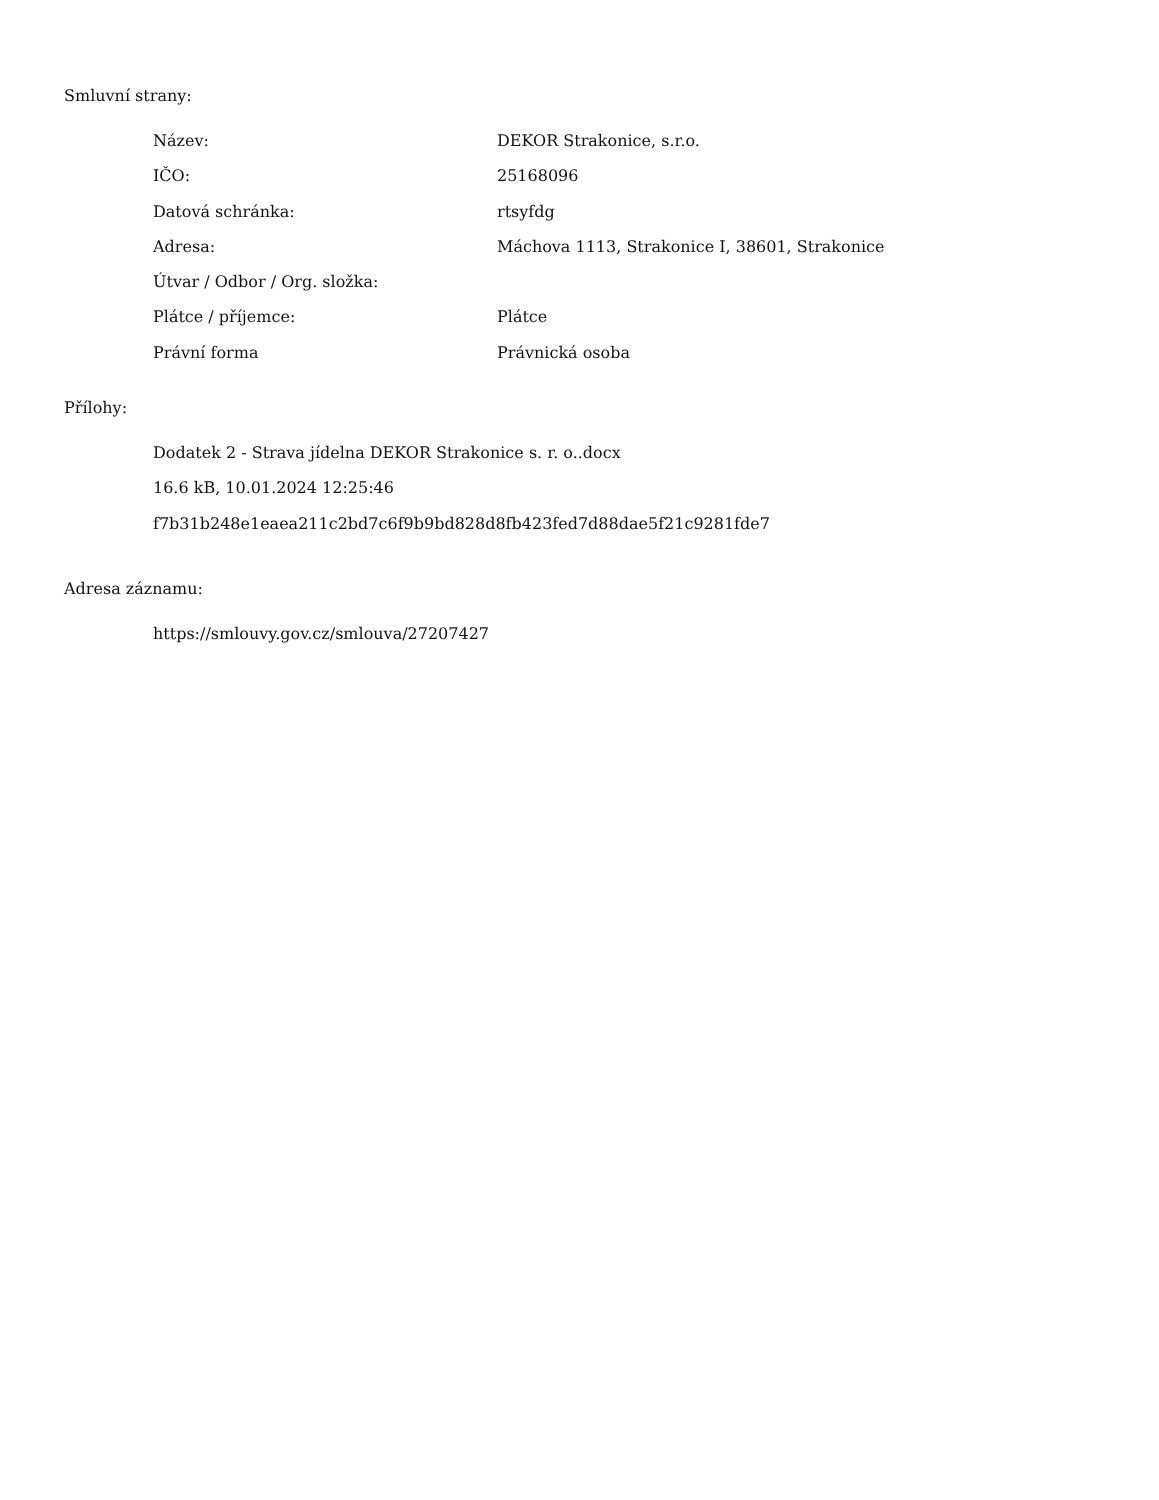Smluvní strany:
| Název: | DEKOR Strakonice, s.r.o. |
| IČO: | 25168096 |
| Datová schránka: | rtsyfdg |
| Adresa: | Máchova 1113, Strakonice I, 38601, Strakonice |
| Útvar / Odbor / Org. složka: | |
| Plátce / příjemce: | Plátce |
| Právní forma | Právnická osoba |
Přílohy:
Dodatek 2 - Strava jídelna DEKOR Strakonice s. r. o..docx
16.6 kB, 10.01.2024 12:25:46
f7b31b248e1eaea211c2bd7c6f9b9bd828d8fb423fed7d88dae5f21c9281fde7
Adresa záznamu:
https://smlouvy.gov.cz/smlouva/27207427